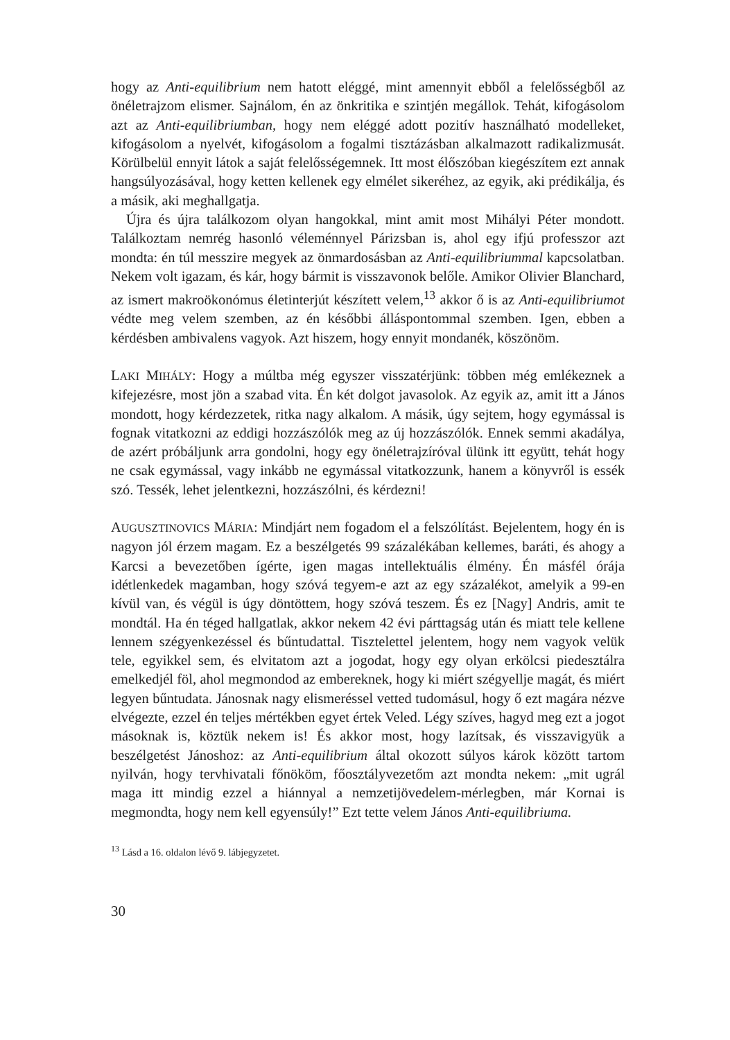hogy az Anti-equilibrium nem hatott eléggé, mint amennyit ebből a felelősségből az önéletrajzom elismer. Sajnálom, én az önkritika e szintjén megállok. Tehát, kifogásolom azt az Anti-equilibriumban, hogy nem eléggé adott pozitív használható modelleket, kifogásolom a nyelvét, kifogásolom a fogalmi tisztázásban alkalmazott radikalizmusát. Körülbelül ennyit látok a saját felelősségemnek. Itt most élőszóban kiegészítem ezt annak hangsúlyozásával, hogy ketten kellenek egy elmélet sikeréhez, az egyik, aki prédikálja, és a másik, aki meghallgatja.
Újra és újra találkozom olyan hangokkal, mint amit most Mihályi Péter mondott. Találkoztam nemrég hasonló véleménnyel Párizsban is, ahol egy ifjú professzor azt mondta: én túl messzire megyek az önmardosásban az Anti-equilibrium­mal kapcsolatban. Nekem volt igazam, és kár, hogy bármit is visszavonok belőle. Amikor Olivier Blanchard, az ismert makroökonómus életinterjút készített velem,<sup>13</sup> akkor ő is az Anti-equilibriumot védte meg velem szemben, az én későbbi álláspontommal szemben. Igen, ebben a kérdésben ambivalens vagyok. Azt hiszem, hogy ennyit mondanék, köszönöm.
LAKI MIHÁLY: Hogy a múltba még egyszer visszatérjünk: többen még emlékeznek a kifejezésre, most jön a szabad vita. Én két dolgot javasolok. Az egyik az, amit itt a János mondott, hogy kérdezzetek, ritka nagy alkalom. A másik, úgy sejtem, hogy egymással is fognak vitatkozni az eddigi hozzászólók meg az új hozzászólók. Ennek semmi akadálya, de azért próbáljunk arra gondolni, hogy egy önéletrajzíróval ülünk itt együtt, tehát hogy ne csak egymással, vagy inkább ne egymással vitatkozzunk, hanem a könyvről is essék szó. Tessék, lehet jelentkezni, hozzászólni, és kérdezni!
AUGUSZTINOVICS MÁRIA: Mindjárt nem fogadom el a felszólítást. Bejelentem, hogy én is nagyon jól érzem magam. Ez a beszélgetés 99 százalékában kellemes, baráti, és ahogy a Karcsi a bevezetőben ígérte, igen magas intellektuális élmény. Én másfél órája idétlenkedek magamban, hogy szóvá tegyem-e azt az egy százalékot, amelyik a 99-en kívül van, és végül is úgy döntöttem, hogy szóvá teszem. És ez [Nagy] Andris, amit te mondtál. Ha én téged hallgatlak, akkor nekem 42 évi párttagság után és miatt tele kellene lennem szégyenkezéssel és bűntudattal. Tisztelettel jelentem, hogy nem vagyok velük tele, egyikkel sem, és elvitatom azt a jogodat, hogy egy olyan erkölcsi piedesztálra emelkedjél föl, ahol megmondod az embereknek, hogy ki miért szégyellje magát, és miért legyen bűntudata. Jánosnak nagy elismeréssel vetted tudomásul, hogy ő ezt magára nézve elvégezte, ezzel én teljes mértékben egyet értek Veled. Légy szíves, hagyd meg ezt a jogot másoknak is, köztük nekem is! És akkor most, hogy lazítsak, és visszavigyük a beszélgetést Jánoshoz: az Anti-equilibrium által okozott súlyos károk között tartom nyilván, hogy tervhivatali főnököm, főosztályvezetőm azt mondta nekem: „mit ugrál maga itt mindig ezzel a hiánnyal a nemzetijövedelem-mérlegben, már Kornai is megmondta, hogy nem kell egyensúly!” Ezt tette velem János Anti-equilibriuma.
<sup>13</sup> Lásd a 16. oldalon lévő 9. lábjegyzetet.
30